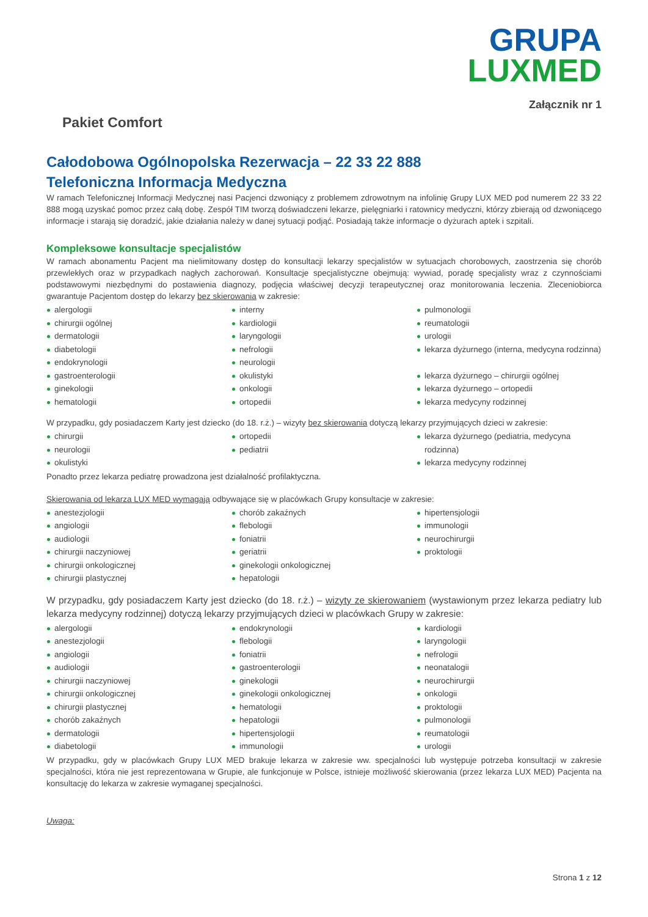GRUPA
LUXMED
Załącznik nr 1
Pakiet Comfort
Całodobowa Ogólnopolska Rezerwacja – 22 33 22 888
Telefoniczna Informacja Medyczna
W ramach Telefonicznej Informacji Medycznej nasi Pacjenci dzwoniący z problemem zdrowotnym na infolinię Grupy LUX MED pod numerem 22 33 22 888 mogą uzyskać pomoc przez całą dobę. Zespół TIM tworzą doświadczeni lekarze, pielęgniarki i ratownicy medyczni, którzy zbierają od dzwoniącego informacje i starają się doradzić, jakie działania należy w danej sytuacji podjąć. Posiadają także informacje o dyżurach aptek i szpitali.
Kompleksowe konsultacje specjalistów
W ramach abonamentu Pacjent ma nielimitowany dostęp do konsultacji lekarzy specjalistów w sytuacjach chorobowych, zaostrzenia się chorób przewlekłych oraz w przypadkach nagłych zachorowań. Konsultacje specjalistyczne obejmują: wywiad, poradę specjalisty wraz z czynnościami podstawowymi niezbędnymi do postawienia diagnozy, podjęcia właściwej decyzji terapeutycznej oraz monitorowania leczenia. Zleceniobiorca gwarantuje Pacjentom dostęp do lekarzy bez skierowania w zakresie:
alergologii
chirurgii ogólnej
dermatologii
diabetologii
endokrynologii
gastroenterologii
ginekologii
hematologii
interny
kardiologii
laryngologii
nefrologii
neurologii
okulistyki
onkologii
ortopedii
pulmonologii
reumatologii
urologii
lekarza dyżurnego (interna, medycyna rodzinna)
lekarza dyżurnego – chirurgii ogólnej
lekarza dyżurnego – ortopedii
lekarza medycyny rodzinnej
W przypadku, gdy posiadaczem Karty jest dziecko (do 18. r.ż.) – wizyty bez skierowania dotyczą lekarzy przyjmujących dzieci w zakresie:
chirurgii
neurologii
okulistyki
ortopedii
pediatrii
lekarza dyżurnego (pediatria, medycyna rodzinna)
lekarza medycyny rodzinnej
Ponadto przez lekarza pediatrę prowadzona jest działalność profilaktyczna.
Skierowania od lekarza LUX MED wymagają odbywające się w placówkach Grupy konsultacje w zakresie:
anestezjologii
angiologii
audiologii
chirurgii naczyniowej
chirurgii onkologicznej
chirurgii plastycznej
chorób zakaźnych
flebologii
foniatrii
geriatrii
ginekologii onkologicznej
hepatologii
hipertensjologii
immunologii
neurochirurgii
proktologii
W przypadku, gdy posiadaczem Karty jest dziecko (do 18. r.ż.) – wizyty ze skierowaniem (wystawionym przez lekarza pediatry lub lekarza medycyny rodzinnej) dotyczą lekarzy przyjmujących dzieci w placówkach Grupy w zakresie:
alergologii
anestezjologii
angiologii
audiologii
chirurgii naczyniowej
chirurgii onkologicznej
chirurgii plastycznej
chorób zakaźnych
dermatologii
diabetologii
endokrynologii
flebologii
foniatrii
gastroenterologii
ginekologii
ginekologii onkologicznej
hematologii
hepatologii
hipertensjologii
immunologii
kardiologii
laryngologii
nefrologii
neonatalogii
neurochirurgii
onkologii
proktologii
pulmonologii
reumatologii
urologii
W przypadku, gdy w placówkach Grupy LUX MED brakuje lekarza w zakresie ww. specjalności lub występuje potrzeba konsultacji w zakresie specjalności, która nie jest reprezentowana w Grupie, ale funkcjonuje w Polsce, istnieje możliwość skierowania (przez lekarza LUX MED) Pacjenta na konsultację do lekarza w zakresie wymaganej specjalności.
Uwaga:
Strona 1 z 12